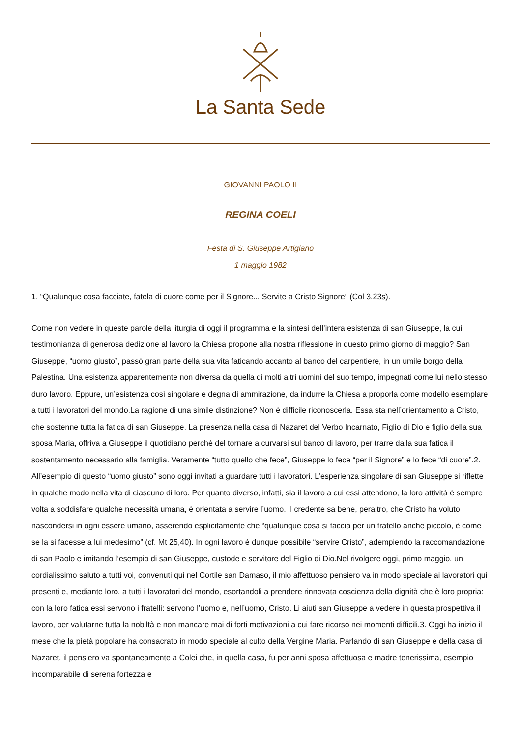La Santa Sede
GIOVANNI PAOLO II
REGINA COELI
Festa di S. Giuseppe Artigiano
1 maggio 1982
1. “Qualunque cosa facciate, fatela di cuore come per il Signore... Servite a Cristo Signore” (Col 3,23s).
Come non vedere in queste parole della liturgia di oggi il programma e la sintesi dell’intera esistenza di san Giuseppe, la cui testimonianza di generosa dedizione al lavoro la Chiesa propone alla nostra riflessione in questo primo giorno di maggio? San Giuseppe, “uomo giusto”, passò gran parte della sua vita faticando accanto al banco del carpentiere, in un umile borgo della Palestina. Una esistenza apparentemente non diversa da quella di molti altri uomini del suo tempo, impegnati come lui nello stesso duro lavoro. Eppure, un’esistenza così singolare e degna di ammirazione, da indurre la Chiesa a proporla come modello esemplare a tutti i lavoratori del mondo.La ragione di una simile distinzione? Non è difficile riconoscerla. Essa sta nell’orientamento a Cristo, che sostenne tutta la fatica di san Giuseppe. La presenza nella casa di Nazaret del Verbo Incarnato, Figlio di Dio e figlio della sua sposa Maria, offriva a Giuseppe il quotidiano perché del tornare a curvarsi sul banco di lavoro, per trarre dalla sua fatica il sostentamento necessario alla famiglia. Veramente “tutto quello che fece”, Giuseppe lo fece “per il Signore” e lo fece “di cuore”.2. All’esempio di questo “uomo giusto” sono oggi invitati a guardare tutti i lavoratori. L’esperienza singolare di san Giuseppe si riflette in qualche modo nella vita di ciascuno di loro. Per quanto diverso, infatti, sia il lavoro a cui essi attendono, la loro attività è sempre volta a soddisfare qualche necessità umana, è orientata a servire l’uomo. Il credente sa bene, peraltro, che Cristo ha voluto nascondersi in ogni essere umano, asserendo esplicitamente che “qualunque cosa si faccia per un fratello anche piccolo, è come se la si facesse a lui medesimo” (cf. Mt 25,40). In ogni lavoro è dunque possibile “servire Cristo”, adempiendo la raccomandazione di san Paolo e imitando l’esempio di san Giuseppe, custode e servitore del Figlio di Dio.Nel rivolgere oggi, primo maggio, un cordialissimo saluto a tutti voi, convenuti qui nel Cortile san Damaso, il mio affettuoso pensiero va in modo speciale ai lavoratori qui presenti e, mediante loro, a tutti i lavoratori del mondo, esortandoli a prendere rinnovata coscienza della dignità che è loro propria: con la loro fatica essi servono i fratelli: servono l’uomo e, nell’uomo, Cristo. Li aiuti san Giuseppe a vedere in questa prospettiva il lavoro, per valutarne tutta la nobiltà e non mancare mai di forti motivazioni a cui fare ricorso nei momenti difficili.3. Oggi ha inizio il mese che la pietà popolare ha consacrato in modo speciale al culto della Vergine Maria. Parlando di san Giuseppe e della casa di Nazaret, il pensiero va spontaneamente a Colei che, in quella casa, fu per anni sposa affettuosa e madre tenerissima, esempio incomparabile di serena fortezza e